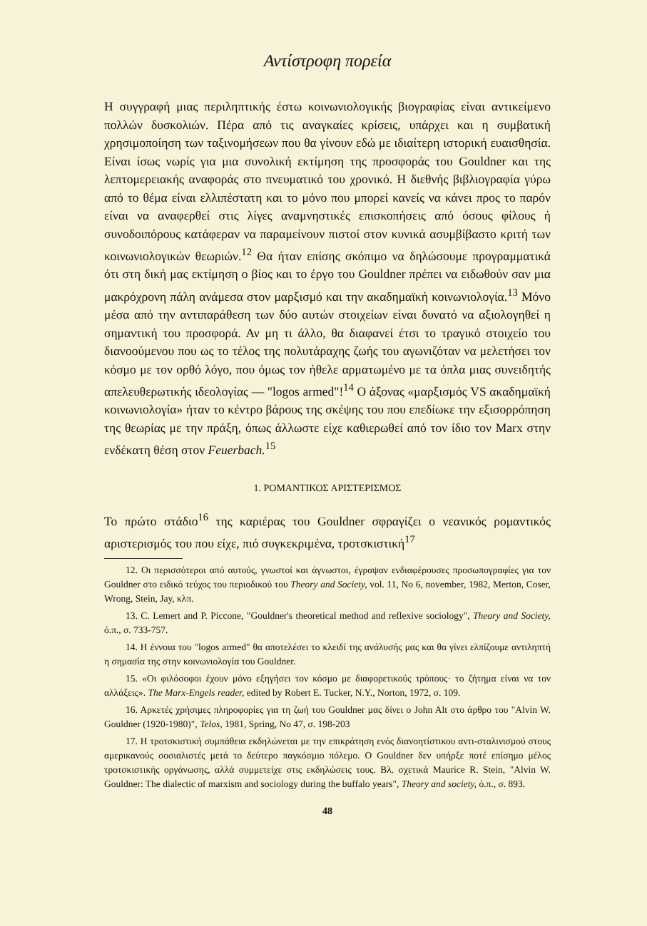Αντίστροφη πορεία
Η συγγραφή μιας περιληπτικής έστω κοινωνιολογικής βιογραφίας είναι αντικείμενο πολλών δυσκολιών. Πέρα από τις αναγκαίες κρίσεις, υπάρχει και η συμβατική χρησιμοποίηση των ταξινομήσεων που θα γίνουν εδώ με ιδιαίτερη ιστορική ευαισθησία. Είναι ίσως νωρίς για μια συνολική εκτίμηση της προσφοράς του Gouldner και της λεπτομερειακής αναφοράς στο πνευματικό του χρονικό. Η διεθνής βιβλιογραφία γύρω από το θέμα είναι ελλιπέστατη και το μόνο που μπορεί κανείς να κάνει προς το παρόν είναι να αναφερθεί στις λίγες αναμνηστικές επισκοπήσεις από όσους φίλους ή συνοδοιπόρους κατάφεραν να παραμείνουν πιστοί στον κυνικά ασυμβίβαστο κριτή των κοινωνιολογικών θεωριών.<sup>12</sup> Θα ήταν επίσης σκόπιμο να δηλώσουμε προγραμματικά ότι στη δική μας εκτίμηση ο βίος και το έργο του Gouldner πρέπει να ειδωθούν σαν μια μακρόχρονη πάλη ανάμεσα στον μαρξισμό και την ακαδημαϊκή κοινωνιολογία.<sup>13</sup> Μόνο μέσα από την αντιπαράθεση των δύο αυτών στοιχείων είναι δυνατό να αξιολογηθεί η σημαντική του προσφορά. Αν μη τι άλλο, θα διαφανεί έτσι το τραγικό στοιχείο του διανοούμενου που ως το τέλος της πολυτάραχης ζωής του αγωνιζόταν να μελετήσει τον κόσμο με τον ορθό λόγο, που όμως τον ήθελε αρματωμένο με τα όπλα μιας συνειδητής απελευθερωτικής ιδεολογίας — "logos armed"!<sup>14</sup> Ο άξονας «μαρξισμός VS ακαδημαϊκή κοινωνιολογία» ήταν το κέντρο βάρους της σκέψης του που επεδίωκε την εξισορρόπηση της θεωρίας με την πράξη, όπως άλλωστε είχε καθιερωθεί από τον ίδιο τον Marx στην ενδέκατη θέση στον Feuerbach.<sup>15</sup>
1. ΡΟΜΑΝΤΙΚΟΣ ΑΡΙΣΤΕΡΙΣΜΟΣ
Το πρώτο στάδιο<sup>16</sup> της καριέρας του Gouldner σφραγίζει ο νεανικός ρομαντικός αριστερισμός του που είχε, πιό συγκεκριμένα, τροτσκιστική<sup>17</sup>
12. Οι περισσότεροι από αυτούς, γνωστοί και άγνωστοι, έγραψαν ενδιαφέρουσες προσωπογραφίες για τον Gouldner στο ειδικό τεύχος του περιοδικού του Theory and Society, vol. 11, No 6, november, 1982, Merton, Coser, Wrong, Stein, Jay, κλπ.
13. C. Lemert and P. Piccone, "Gouldner's theoretical method and reflexive sociology", Theory and Society, ό.π., σ. 733-757.
14. Η έννοια του "logos armed" θα αποτελέσει το κλειδί της ανάλυσής μας και θα γίνει ελπίζουμε αντιληπτή η σημασία της στην κοινωνιολογία του Gouldner.
15. «Οι φιλόσοφοι έχουν μόνο εξηγήσει τον κόσμο με διαφορετικούς τρόπους· το ζήτημα είναι να τον αλλάξεις». The Marx-Engels reader, edited by Robert E. Tucker, N.Y., Norton, 1972, σ. 109.
16. Αρκετές χρήσιμες πληροφορίες για τη ζωή του Gouldner μας δίνει ο John Alt στο άρθρο του "Alvin W. Gouldner (1920-1980)", Telos, 1981, Spring, No 47, σ. 198-203
17. Η τροτσκιστική συμπάθεια εκδηλώνεται με την επικράτηση ενός διανοητίστικου αντι-σταλινισμού στους αμερικανούς σοσιαλιστές μετά το δεύτερο παγκόσμιο πόλεμο. Ο Gouldner δεν υπήρξε ποτέ επίσημο μέλος τροτσκιστικής οργάνωσης, αλλά συμμετείχε στις εκδηλώσεις τους. Βλ. σχετικά Maurice R. Stein, "Alvin W. Gouldner: The dialectic of marxism and sociology during the buffalo years", Theory and society, ό.π., σ. 893.
48